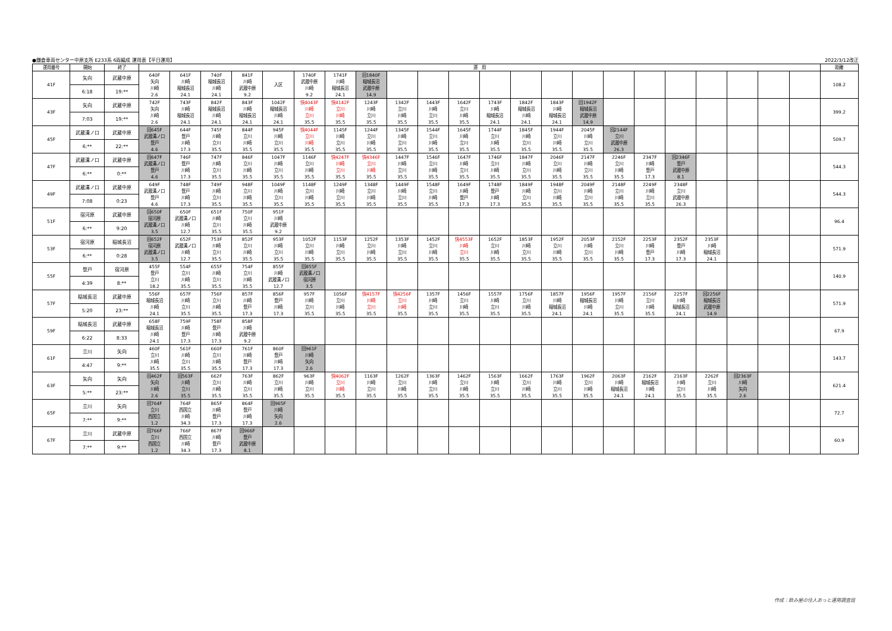●鎌倉車両センター中原支所 E233系 6両編成 運用表【平日運用】 2022/3/12改正
| 運用番号 | 開始 | 終了 | 運 用 | | | | | | | | | | | | | | | | | | | | | | 距離 |
| --- | --- | --- | --- | --- | --- | --- | --- | --- | --- | --- | --- | --- | --- | --- | --- | --- | --- | --- | --- | --- | --- | --- | --- | --- | --- |
| 41F | 矢向 | 武蔵中原 | 640F 矢向 川崎 2.6 | 641F 川崎 稲城長沼 24.1 | 740F 稲城長沼 川崎 24.1 | 841F 川崎 武蔵中原 9.2 | 入区 | 1740F 武蔵中原 川崎 9.2 | 1741F 川崎 稲城長沼 24.1 | 回1840F 稲城長沼 武蔵中原 14.9 | | | | | | | | | | | | | | | 108.2 |
| | 6:18 | 19:** | | | | | | | | | | | | | | | | | | | | | | | |
| 43F | 矢向 | 武蔵中原 | 742F 矢向 川崎 2.6 | 743F 川崎 稲城長沼 24.1 | 842F 稲城長沼 川崎 24.1 | 843F 川崎 稲城長沼 24.1 | 1042F 稲城長沼 川崎 24.1 | 快4043F 川崎 立川 35.5 | 快4142F 立川 川崎 35.5 | 1243F 川崎 立川 35.5 | 1342F 立川 川崎 35.5 | 1443F 川崎 立川 35.5 | 1642F 立川 川崎 35.5 | 1743F 川崎 稲城長沼 24.1 | 1842F 稲城長沼 川崎 24.1 | 1843F 川崎 稲城長沼 24.1 | 回1942F 稲城長沼 武蔵中原 14.9 | | | | | | | | 399.2 |
| | 7:03 | 19:** | | | | | | | | | | | | | | | | | | | | | | | |
| 45F | 武蔵溝ノ口 | 武蔵中原 | 回645F 武蔵溝ノ口 登戸 4.6 | 644F 登戸 川崎 17.3 | 745F 川崎 立川 35.5 | 844F 立川 川崎 35.5 | 945F 川崎 立川 35.5 | 快4044F 立川 川崎 35.5 | 1145F 川崎 立川 35.5 | 1244F 立川 川崎 35.5 | 1345F 川崎 立川 35.5 | 1544F 立川 川崎 35.5 | 1645F 川崎 立川 35.5 | 1744F 立川 川崎 35.5 | 1845F 川崎 立川 35.5 | 1944F 立川 川崎 35.5 | 2045F 川崎 立川 35.5 | 回2144F 立川 武蔵中原 26.3 | | | | | | | 509.7 |
| | 6:** | 22:** | | | | | | | | | | | | | | | | | | | | | | | |
| 47F | 武蔵溝ノ口 | 武蔵中原 | 回647F 武蔵溝ノ口 登戸 4.6 | 746F 登戸 川崎 17.3 | 747F 川崎 立川 35.5 | 846F 立川 川崎 35.5 | 1047F 川崎 立川 35.5 | 1146F 立川 川崎 35.5 | 快4247F 川崎 立川 35.5 | 快4346F 立川 川崎 35.5 | 1447F 川崎 立川 35.5 | 1546F 立川 川崎 35.5 | 1647F 川崎 立川 35.5 | 1746F 立川 川崎 35.5 | 1847F 川崎 立川 35.5 | 2046F 立川 川崎 35.5 | 2147F 川崎 立川 35.5 | 2246F 立川 川崎 35.5 | 2347F 川崎 登戸 17.3 | 回2346F 登戸 武蔵中原 8.1 | | | | | 544.3 |
| | 6:** | 0:** | | | | | | | | | | | | | | | | | | | | | | | |
| 49F | 武蔵溝ノ口 | 武蔵中原 | 649F 武蔵溝ノ口 登戸 4.6 | 748F 登戸 川崎 17.3 | 749F 川崎 立川 35.5 | 948F 立川 川崎 35.5 | 1049F 川崎 立川 35.5 | 1148F 立川 川崎 35.5 | 1249F 川崎 立川 35.5 | 1348F 立川 川崎 35.5 | 1449F 川崎 立川 35.5 | 1548F 立川 川崎 35.5 | 1649F 川崎 登戸 17.3 | 1748F 登戸 川崎 17.3 | 1849F 川崎 立川 35.5 | 1948F 立川 川崎 35.5 | 2049F 川崎 立川 35.5 | 2148F 立川 川崎 35.5 | 2249F 川崎 立川 35.5 | 2348F 立川 武蔵中原 26.3 | | | | | 544.3 |
| | 7:08 | 0:23 | | | | | | | | | | | | | | | | | | | | | | | |
| 51F | 宿河原 | 武蔵中原 | 回650F 宿河原 武蔵溝ノ口 3.5 | 650F 武蔵溝ノ口 川崎 12.7 | 651F 川崎 立川 35.5 | 750F 立川 川崎 35.5 | 951F 川崎 武蔵中原 9.2 | | | | | | | | | | | | | | | | | | 96.4 |
| | 6:** | 9:20 | | | | | | | | | | | | | | | | | | | | | | | |
| 53F | 宿河原 | 稲城長沼 | 回652F 宿河原 武蔵溝ノ口 3.5 | 652F 武蔵溝ノ口 川崎 12.7 | 753F 川崎 立川 35.5 | 852F 立川 川崎 35.5 | 953F 川崎 立川 35.5 | 1052F 立川 川崎 35.5 | 1153F 川崎 立川 35.5 | 1252F 立川 川崎 35.5 | 1353F 川崎 立川 35.5 | 1452F 立川 川崎 35.5 | 快4553F 川崎 立川 35.5 | 1652F 立川 川崎 35.5 | 1853F 川崎 立川 35.5 | 1952F 立川 川崎 35.5 | 2053F 川崎 立川 35.5 | 2152F 立川 川崎 35.5 | 2253F 川崎 登戸 17.3 | 2352F 登戸 川崎 17.3 | 2353F 川崎 稲城長沼 24.1 | | | | 571.9 |
| | 6:** | 0:28 | | | | | | | | | | | | | | | | | | | | | | | |
| 55F | 登戸 | 宿河原 | 455F 登戸 立川 18.2 | 554F 立川 川崎 35.5 | 655F 川崎 立川 35.5 | 754F 立川 川崎 35.5 | 855F 川崎 武蔵溝ノ口 12.7 | 回855F 武蔵溝ノ口 宿河原 3.5 | | | | | | | | | | | | | | | | | 140.9 |
| | 4:39 | 8:** | | | | | | | | | | | | | | | | | | | | | | | |
| 57F | 稲城長沼 | 武蔵中原 | 556F 稲城長沼 川崎 24.1 | 657F 川崎 立川 35.5 | 756F 立川 川崎 35.5 | 857F 川崎 登戸 17.3 | 856F 登戸 川崎 17.3 | 957F 川崎 立川 35.5 | 1056F 立川 川崎 35.5 | 快4157F 川崎 立川 35.5 | 快4256F 立川 川崎 35.5 | 1357F 川崎 立川 35.5 | 1456F 立川 川崎 35.5 | 1557F 川崎 立川 35.5 | 1756F 立川 川崎 35.5 | 1857F 川崎 稲城長沼 24.1 | 1956F 稲城長沼 川崎 24.1 | 1957F 川崎 立川 35.5 | 2156F 立川 川崎 35.5 | 2257F 川崎 稲城長沼 24.1 | 回2256F 稲城長沼 武蔵中原 14.9 | | | | 571.9 |
| | 5:20 | 23:** | | | | | | | | | | | | | | | | | | | | | | | |
| 59F | 稲城長沼 | 武蔵中原 | 658F 稲城長沼 川崎 24.1 | 759F 川崎 登戸 17.3 | 758F 登戸 川崎 17.3 | 858F 川崎 武蔵中原 9.2 | | | | | | | | | | | | | | | | | | | 67.9 |
| | 6:22 | 8:33 | | | | | | | | | | | | | | | | | | | | | | | |
| 61F | 立川 | 矢向 | 460F 立川 川崎 35.5 | 561F 川崎 立川 35.5 | 660F 立川 川崎 35.5 | 761F 川崎 登戸 17.3 | 860F 登戸 川崎 17.3 | 回961F 川崎 矢向 2.6 | | | | | | | | | | | | | | | | | 143.7 |
| | 4:47 | 9:** | | | | | | | | | | | | | | | | | | | | | | | |
| 63F | 矢向 | 矢向 | 回462F 矢向 川崎 2.6 | 回563F 川崎 立川 35.5 | 662F 立川 川崎 35.5 | 763F 川崎 立川 35.5 | 862F 立川 川崎 35.5 | 963F 川崎 立川 35.5 | 快4062F 立川 川崎 35.5 | 1163F 川崎 立川 35.5 | 1262F 立川 川崎 35.5 | 1363F 川崎 立川 35.5 | 1462F 立川 川崎 35.5 | 1563F 川崎 立川 35.5 | 1662F 立川 川崎 35.5 | 1763F 川崎 立川 35.5 | 1962F 立川 川崎 35.5 | 2063F 川崎 稲城長沼 24.1 | 2162F 稲城長沼 川崎 24.1 | 2163F 川崎 立川 35.5 | 2262F 立川 川崎 35.5 | 回2363F 川崎 矢向 2.6 | | | 621.4 |
| | 5:** | 23:** | | | | | | | | | | | | | | | | | | | | | | | |
| 65F | 立川 | 矢向 | 回764F 立川 西国立 1.2 | 764F 西国立 川崎 34.3 | 865F 川崎 登戸 17.3 | 864F 登戸 川崎 17.3 | 回965F 川崎 矢向 2.6 | | | | | | | | | | | | | | | | | | 72.7 |
| | 7:** | 9:** | | | | | | | | | | | | | | | | | | | | | | | |
| 67F | 立川 | 武蔵中原 | 回766F 立川 西国立 1.2 | 766F 西国立 川崎 34.3 | 867F 川崎 登戸 17.3 | 回966F 登戸 武蔵中原 8.1 | | | | | | | | | | | | | | | | | | | 60.9 |
| | 7:** | 9:** | | | | | | | | | | | | | | | | | | | | | | | |
作成：飲み屋の住人あっと運用調査班